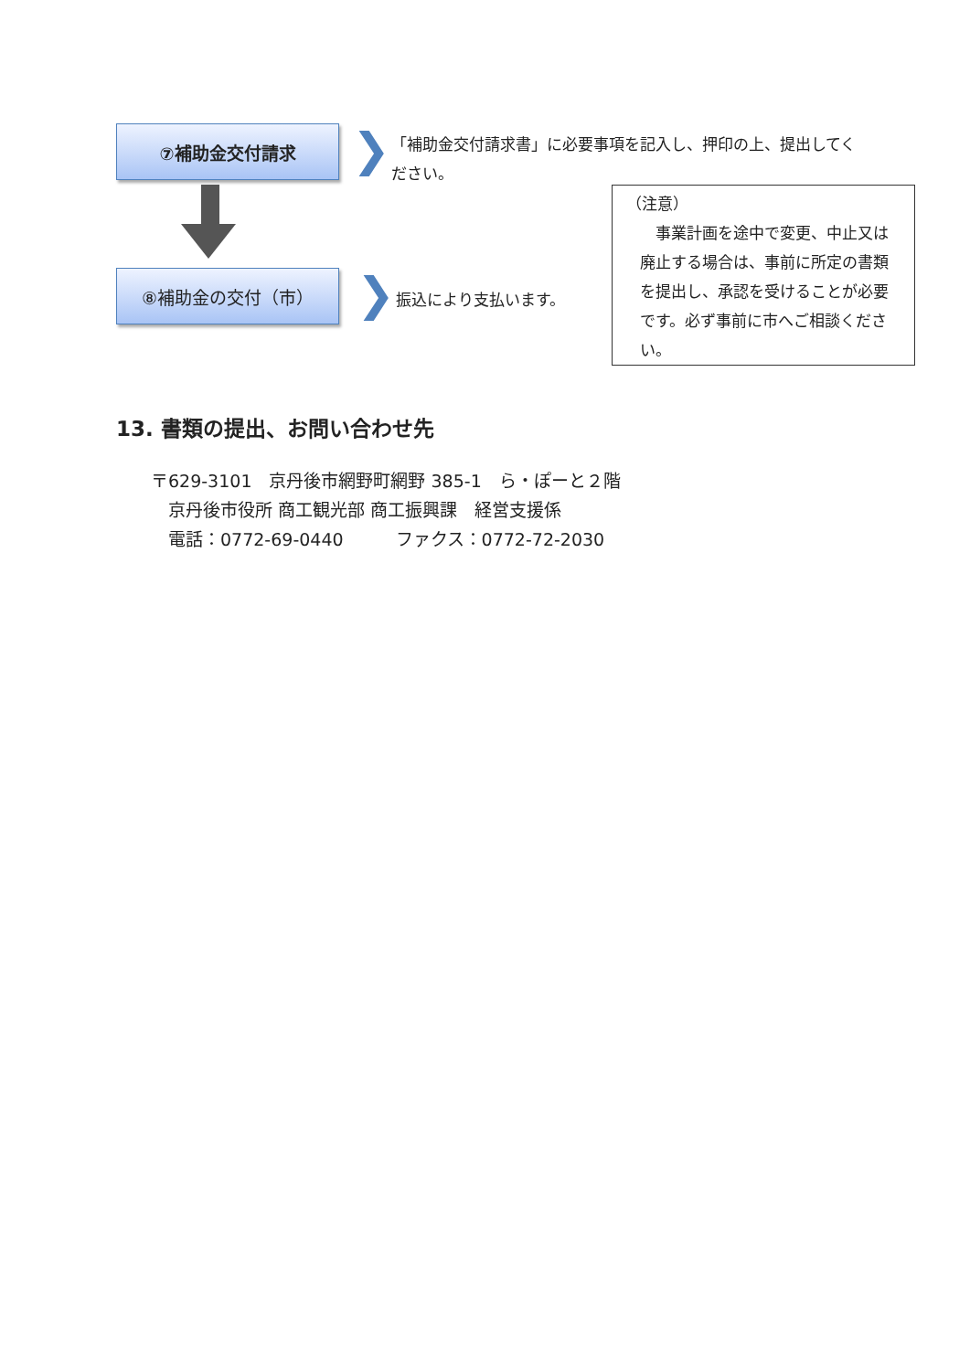⑦補助金交付請求 ❯
「補助金交付請求書」に必要事項を記入し、押印の上、提出してください。
⑧補助金の交付（市） ❯ 振込により支払います。
（注意）
　事業計画を途中で変更、中止又は廃止する場合は、事前に所定の書類を提出し、承認を受けることが必要です。必ず事前に市へご相談ください。
13. 書類の提出、お問い合わせ先
〒629-3101　京丹後市網野町網野 385-1　ら・ぽーと２階
　京丹後市役所 商工観光部 商工振興課　経営支援係
　電話：0772-69-0440　　　ファクス：0772-72-2030